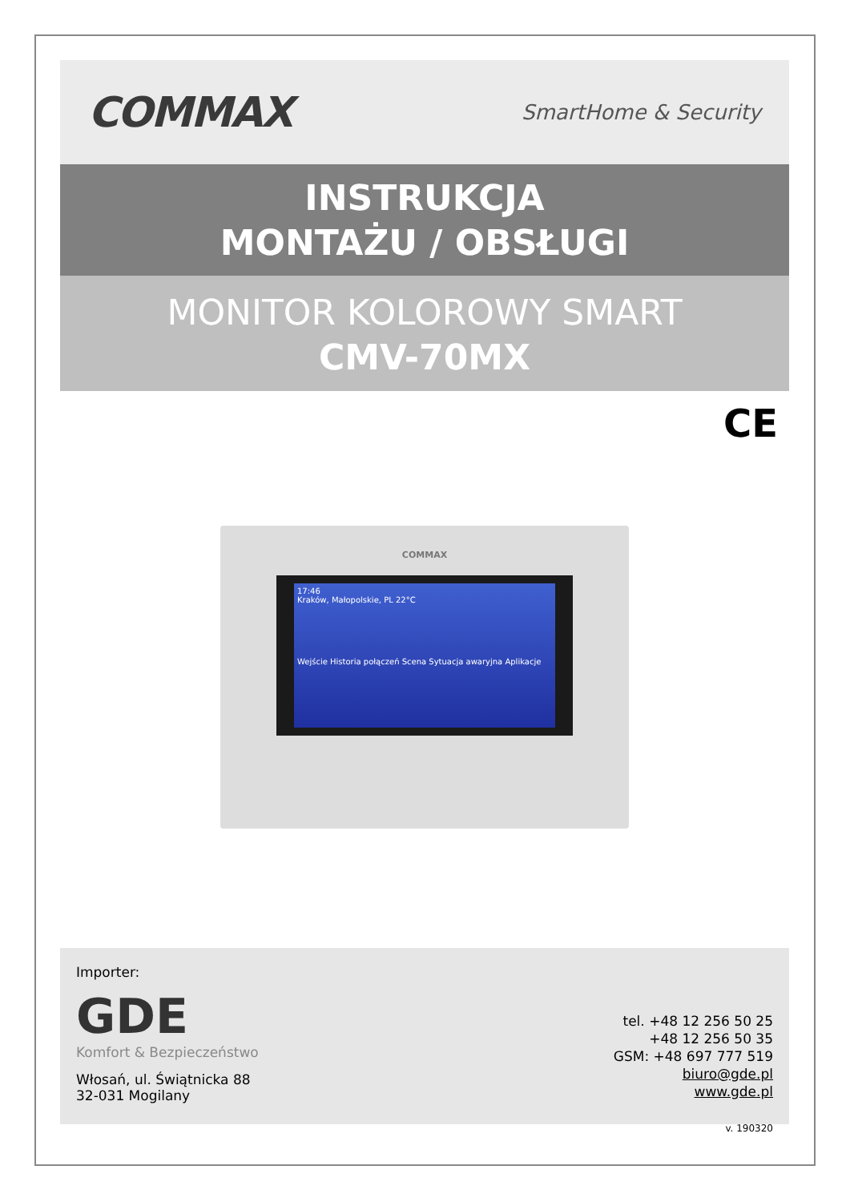COMMAX SmartHome & Security
INSTRUKCJA
MONTAŻU / OBSŁUGI
MONITOR KOLOROWY SMART
CMV-70MX
CE
COMMAX
17:46
Kraków, Małopolskie, PL 22°C
Wejście Historia połączeń Scena Sytuacja awaryjna Aplikacje
Importer:
GDE
Komfort & Bezpieczeństwo
Włosań, ul. Świątnicka 88
32-031 Mogilany
tel. +48 12 256 50 25
+48 12 256 50 35
GSM: +48 697 777 519
biuro@gde.pl
www.gde.pl
v. 190320